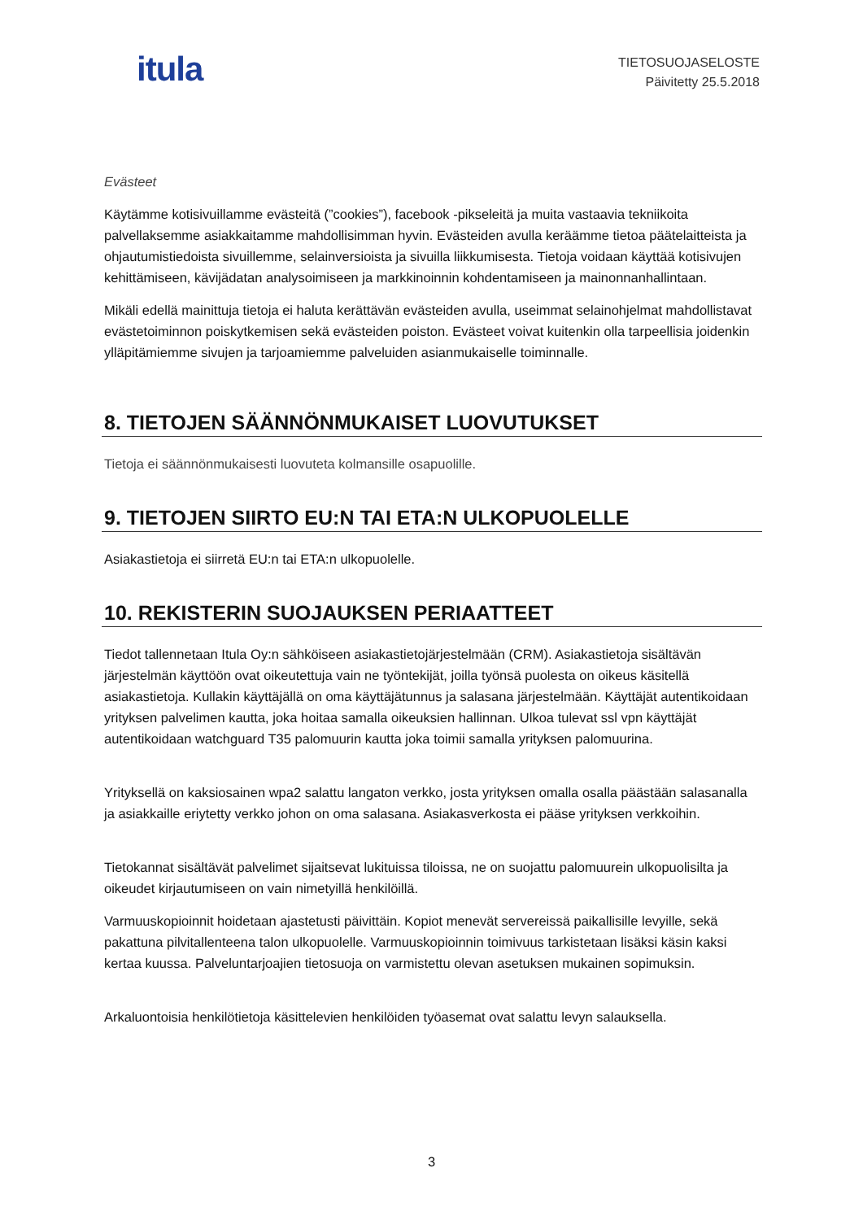itula
TIETOSUOJASELOSTE
Päivitetty 25.5.2018
Evästeet
Käytämme kotisivuillamme evästeitä (”cookies”), facebook -pikseleitä ja muita vastaavia tekniikoita palvellaksemme asiakkaitamme mahdollisimman hyvin. Evästeiden avulla keräämme tietoa päätelaitteista ja ohjautumistiedoista sivuillemme, selainversioista ja sivuilla liikkumisesta. Tietoja voidaan käyttää kotisivujen kehittämiseen, kävijädatan analysoimiseen ja markkinoinnin kohdentamiseen ja mainonnanhallintaan.
Mikäli edellä mainittuja tietoja ei haluta kerättävän evästeiden avulla, useimmat selainohjelmat mahdollistavat evästetoiminnon poiskytkemisen sekä evästeiden poiston. Evästeet voivat kuitenkin olla tarpeellisia joidenkin ylläpitämiemme sivujen ja tarjoamiemme palveluiden asianmukaiselle toiminnalle.
8. TIETOJEN SÄÄNNÖNMUKAISET LUOVUTUKSET
Tietoja ei säännönmukaisesti luovuteta kolmansille osapuolille.
9. TIETOJEN SIIRTO EU:N TAI ETA:N ULKOPUOLELLE
Asiakastietoja ei siirretä EU:n tai ETA:n ulkopuolelle.
10. REKISTERIN SUOJAUKSEN PERIAATTEET
Tiedot tallennetaan Itula Oy:n sähköiseen asiakastietojärjestelmään (CRM). Asiakastietoja sisältävän järjestelmän käyttöön ovat oikeutettuja vain ne työntekijät, joilla työnsä puolesta on oikeus käsitellä asiakastietoja. Kullakin käyttäjällä on oma käyttäjätunnus ja salasana järjestelmään. Käyttäjät autentikoidaan yrityksen palvelimen kautta, joka hoitaa samalla oikeuksien hallinnan. Ulkoa tulevat ssl vpn käyttäjät autentikoidaan watchguard T35 palomuurin kautta joka toimii samalla yrityksen palomuurina.
Yrityksellä on kaksiosainen wpa2 salattu langaton verkko, josta yrityksen omalla osalla päästään salasanalla ja asiakkaille eriytetty verkko johon on oma salasana. Asiakasverkosta ei pääse yrityksen verkkoihin.
Tietokannat sisältävät palvelimet sijaitsevat lukituissa tiloissa, ne on suojattu palomuurein ulkopuolisilta ja oikeudet kirjautumiseen on vain nimetyillä henkilöillä.
Varmuuskopioinnit hoidetaan ajastetusti päivittäin. Kopiot menevät servereissä paikallisille levyille, sekä pakattuna pilvitallenteena talon ulkopuolelle. Varmuuskopioinnin toimivuus tarkistetaan lisäksi käsin kaksi kertaa kuussa. Palveluntarjoajien tietosuoja on varmistettu olevan asetuksen mukainen sopimuksin.
Arkaluontoisia henkilötietoja käsittelevien henkilöiden työasemat ovat salattu levyn salauksella.
3